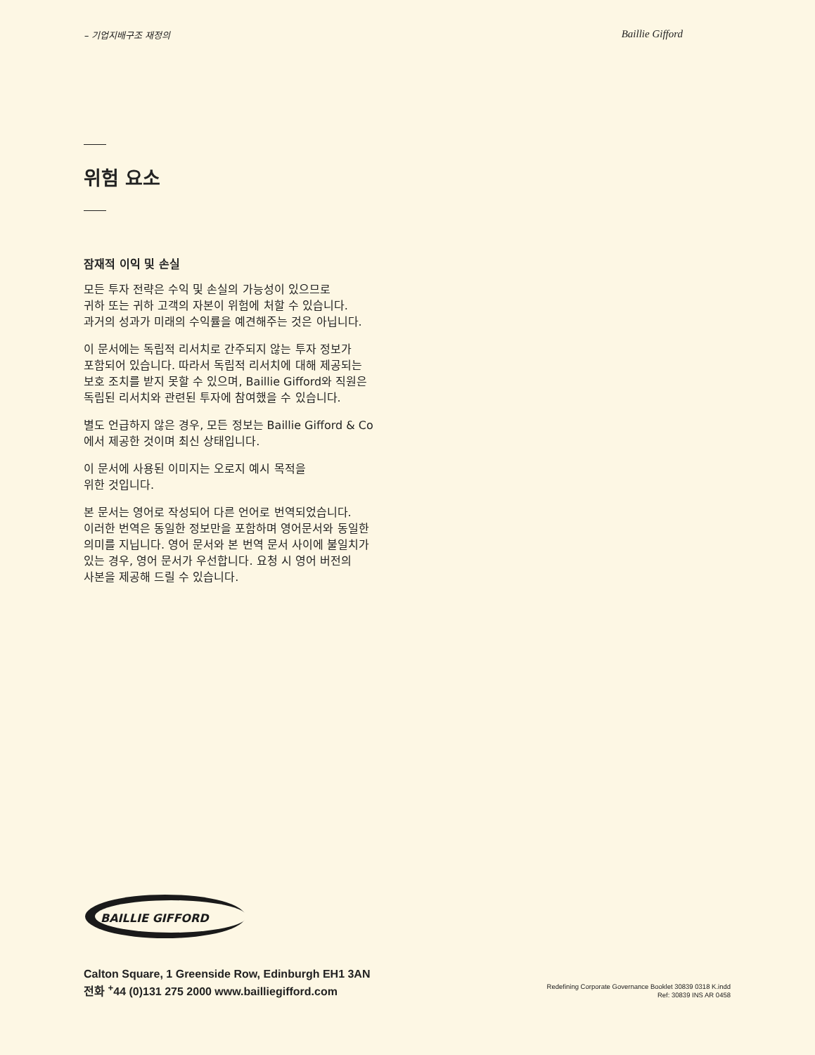– 기업지배구조 재정의 Baillie Gifford
위험 요소
잠재적 이익 및 손실
모든 투자 전략은 수익 및 손실의 가능성이 있으므로
귀하 또는 귀하 고객의 자본이 위험에 처할 수 있습니다.
과거의 성과가 미래의 수익률을 예견해주는 것은 아닙니다.
이 문서에는 독립적 리서치로 간주되지 않는 투자 정보가
포함되어 있습니다. 따라서 독립적 리서치에 대해 제공되는
보호 조치를 받지 못할 수 있으며, Baillie Gifford와 직원은
독립된 리서치와 관련된 투자에 참여했을 수 있습니다.
별도 언급하지 않은 경우, 모든 정보는 Baillie Gifford & Co
에서 제공한 것이며 최신 상태입니다.
이 문서에 사용된 이미지는 오로지 예시 목적을
위한 것입니다.
본 문서는 영어로 작성되어 다른 언어로 번역되었습니다.
이러한 번역은 동일한 정보만을 포함하며 영어문서와 동일한
의미를 지닙니다. 영어 문서와 본 번역 문서 사이에 불일치가
있는 경우, 영어 문서가 우선합니다. 요청 시 영어 버전의
사본을 제공해 드릴 수 있습니다.
BAILLIE GIFFORD
Calton Square, 1 Greenside Row, Edinburgh EH1 3AN
전화 <sup>+</sup>44 (0)131 275 2000 www.bailliegifford.com
Redefining Corporate Governance Booklet 30839 0318 K.indd
Ref: 30839 INS AR 0458